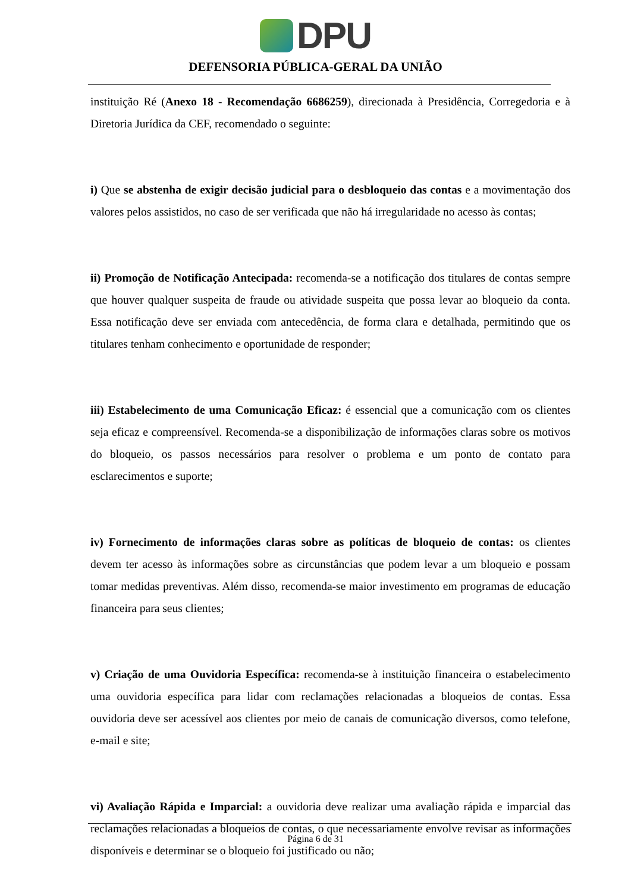DPU
DEFENSORIA PÚBLICA-GERAL DA UNIÃO
instituição Ré (Anexo 18 - Recomendação 6686259), direcionada à Presidência, Corregedoria e à Diretoria Jurídica da CEF, recomendado o seguinte:
i) Que se abstenha de exigir decisão judicial para o desbloqueio das contas e a movimentação dos valores pelos assistidos, no caso de ser verificada que não há irregularidade no acesso às contas;
ii) Promoção de Notificação Antecipada: recomenda-se a notificação dos titulares de contas sempre que houver qualquer suspeita de fraude ou atividade suspeita que possa levar ao bloqueio da conta. Essa notificação deve ser enviada com antecedência, de forma clara e detalhada, permitindo que os titulares tenham conhecimento e oportunidade de responder;
iii) Estabelecimento de uma Comunicação Eficaz: é essencial que a comunicação com os clientes seja eficaz e compreensível. Recomenda-se a disponibilização de informações claras sobre os motivos do bloqueio, os passos necessários para resolver o problema e um ponto de contato para esclarecimentos e suporte;
iv) Fornecimento de informações claras sobre as políticas de bloqueio de contas: os clientes devem ter acesso às informações sobre as circunstâncias que podem levar a um bloqueio e possam tomar medidas preventivas. Além disso, recomenda-se maior investimento em programas de educação financeira para seus clientes;
v) Criação de uma Ouvidoria Específica: recomenda-se à instituição financeira o estabelecimento uma ouvidoria específica para lidar com reclamações relacionadas a bloqueios de contas. Essa ouvidoria deve ser acessível aos clientes por meio de canais de comunicação diversos, como telefone, e-mail e site;
vi) Avaliação Rápida e Imparcial: a ouvidoria deve realizar uma avaliação rápida e imparcial das reclamações relacionadas a bloqueios de contas, o que necessariamente envolve revisar as informações disponíveis e determinar se o bloqueio foi justificado ou não;
Página 6 de 31